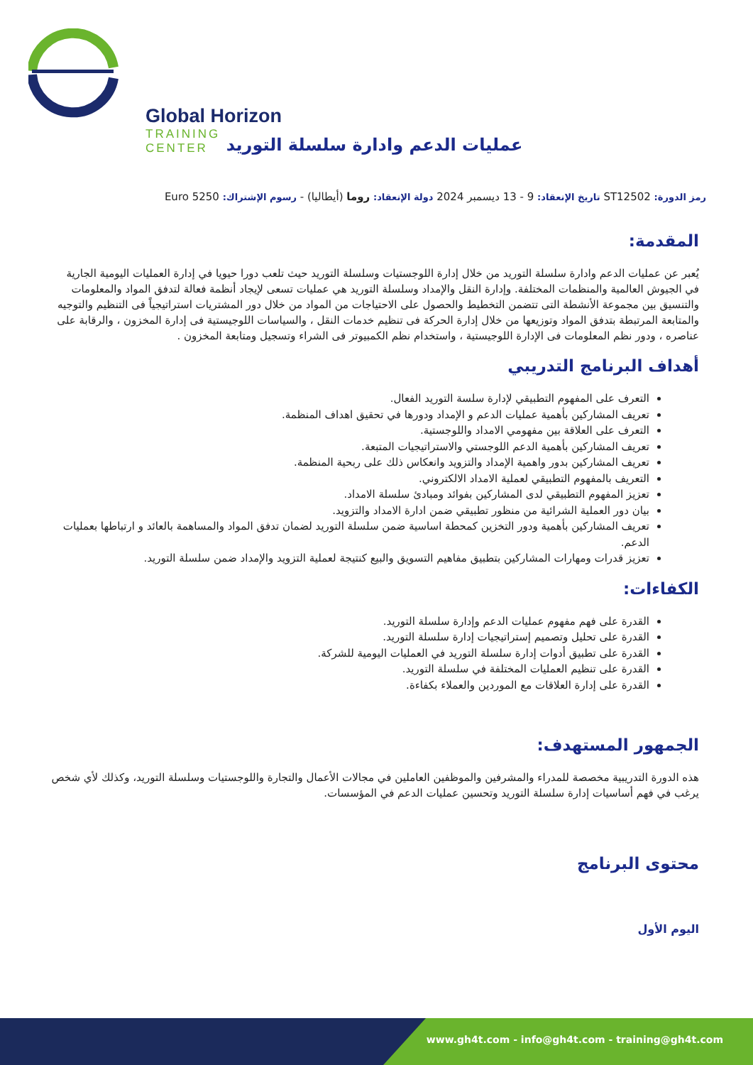Global Horizon
TRAINING CENTER
عمليات الدعم وادارة سلسلة التوريد
رمز الدورة: ST12502 تاريخ الإنعقاد: 9 - 13 ديسمبر 2024 دولة الإنعقاد: روما (أيطاليا) - رسوم الإشتراك: 5250 Euro
المقدمة:
يُعبر عن عمليات الدعم وادارة سلسلة التوريد من خلال إدارة اللوجستيات وسلسلة التوريد حيث تلعب دورا حيويا في إدارة العمليات اليومية الجارية في الجيوش العالمية والمنظمات المختلفة. وإدارة النقل والإمداد وسلسلة التوريد هي عمليات تسعى لإيجاد أنظمة فعالة لتدفق المواد والمعلومات والتنسيق بين مجموعة الأنشطة التى تتضمن التخطيط والحصول على الاحتياجات من المواد من خلال دور المشتريات استراتيجياً فى التنظيم والتوجيه والمتابعة المرتبطة بتدفق المواد وتوزيعها من خلال إدارة الحركة فى تنظيم خدمات النقل ، والسياسات اللوجيستية فى إدارة المخزون ، والرقابة على عناصره ، ودور نظم المعلومات فى الإدارة اللوجيستية ، واستخدام نظم الكمبيوتر فى الشراء وتسجيل ومتابعة المخزون .
أهداف البرنامج التدريبي
التعرف على المفهوم التطبيقي لإدارة سلسة التوريد الفعال.
تعريف المشاركين بأهمية عمليات الدعم و الإمداد ودورها في تحقيق اهداف المنظمة.
التعرف على العلاقة بين مفهومي الامداد واللوجستية.
تعريف المشاركين بأهمية الدعم اللوجستي والاستراتيجيات المتبعة.
تعريف المشاركين بدور واهمية الإمداد والتزويد وانعكاس ذلك على ربحية المنظمة.
التعريف بالمفهوم التطبيقي لعملية الامداد الالكتروني.
تعزيز المفهوم التطبيقي لدى المشاركين بفوائد ومبادئ سلسلة الامداد.
بيان دور العملية الشرائية من منظور تطبيقي ضمن ادارة الامداد والتزويد.
تعريف المشاركين بأهمية ودور التخزين كمحطة اساسية ضمن سلسلة التوريد لضمان تدفق المواد والمساهمة بالعائد و ارتباطها بعمليات الدعم.
تعزيز قدرات ومهارات المشاركين بتطبيق مفاهيم التسويق والبيع كنتيجة لعملية التزويد والإمداد ضمن سلسلة التوريد.
الكفاءات:
القدرة على فهم مفهوم عمليات الدعم وإدارة سلسلة التوريد.
القدرة على تحليل وتصميم إستراتيجيات إدارة سلسلة التوريد.
القدرة على تطبيق أدوات إدارة سلسلة التوريد في العمليات اليومية للشركة.
القدرة على تنظيم العمليات المختلفة في سلسلة التوريد.
القدرة على إدارة العلاقات مع الموردين والعملاء بكفاءة.
الجمهور المستهدف:
هذه الدورة التدريبية مخصصة للمدراء والمشرفين والموظفين العاملين في مجالات الأعمال والتجارة واللوجستيات وسلسلة التوريد، وكذلك لأي شخص يرغب في فهم أساسيات إدارة سلسلة التوريد وتحسين عمليات الدعم في المؤسسات.
محتوى البرنامج
اليوم الأول
www.gh4t.com - info@gh4t.com - training@gh4t.com